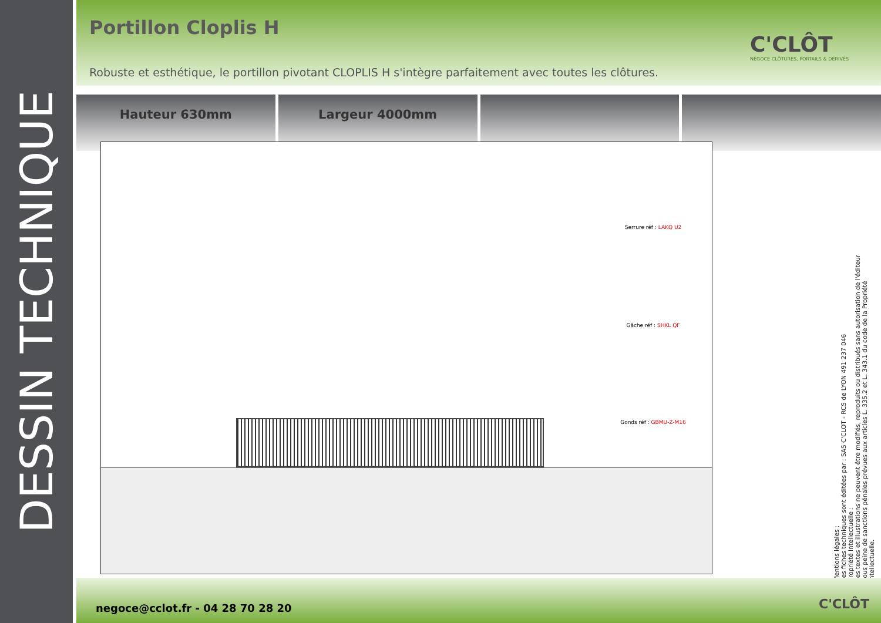DESSIN TECHNIQUE
Portillon Cloplis H
C'CLÔT
NÉGOCE CLÔTURES, PORTAILS & DÉRIVÉS
Robuste et esthétique, le portillon pivotant CLOPLIS H s'intègre parfaitement avec toutes les clôtures.
Hauteur 630mm Largeur 4000mm
Serrure réf : LAKQ U2
Gâche réf : SHKL QF
Gonds réf : GBMU-Z-M16
Mentions légales :
Les fiches techniques sont éditées par : SAS C'CLOT - RCS de LYON 491 237 046
Propriété Intellectuelle :
Les textes et illustrations ne peuvent être modifiés, reproduits ou distribués sans autorisation de l'éditeur
sous peine de sanctions pénales prévues aux articles L. 335.2 et L. 343.1 du code de la Propriété Intellectuelle.
negoce@cclot.fr - 04 28 70 28 20
C'CLÔT